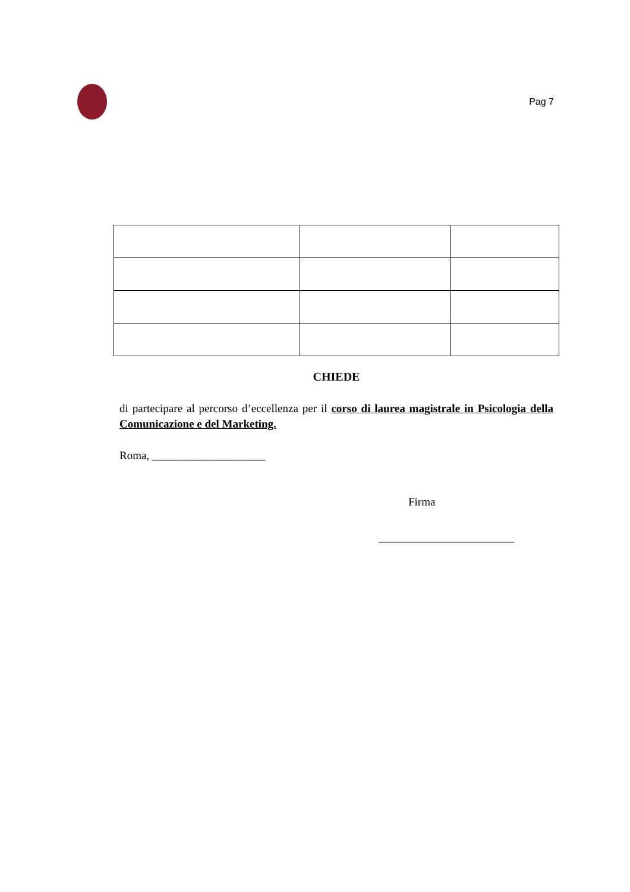Pag 7
CHIEDE
di partecipare al percorso d’eccellenza per il corso di laurea magistrale in Psicologia della Comunicazione e del Marketing.
Roma, ____________________
Firma
________________________